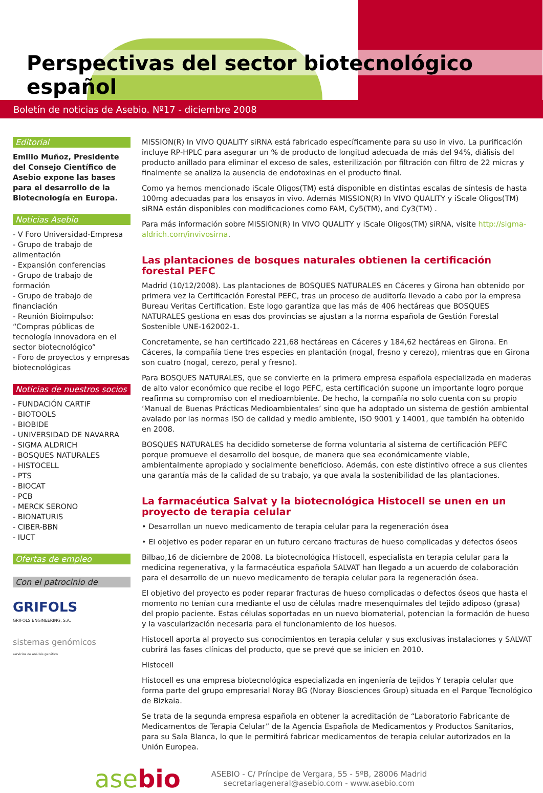Perspectivas del sector biotecnológico español
Boletín de noticias de Asebio. Nº17 - diciembre 2008
Editorial
Emilio Muñoz, Presidente del Consejo Científico de Asebio expone las bases para el desarrollo de la Biotecnología en Europa.
Noticias Asebio
- V Foro Universidad-Empresa
- Grupo de trabajo de alimentación
- Expansión conferencias
- Grupo de trabajo de formación
- Grupo de trabajo de financiación
- Reunión Bioimpulso: “Compras públicas de tecnología innovadora en el sector biotecnológico”
- Foro de proyectos y empresas biotecnológicas
Noticias de nuestros socios
- FUNDACIÓN CARTIF
- BIOTOOLS
- BIOBIDE
- UNIVERSIDAD DE NAVARRA
- SIGMA ALDRICH
- BOSQUES NATURALES
- HISTOCELL
- PTS
- BIOCAT
- PCB
- MERCK SERONO
- BIONATURIS
- CIBER-BBN
- IUCT
Ofertas de empleo
Con el patrocinio de
GRIFOLS
GRIFOLS ENGINEERING, S.A.
sistemas genómicos
servicios de análisis genético
MISSION(R) In VIVO QUALITY siRNA está fabricado específicamente para su uso in vivo. La purificación incluye RP-HPLC para asegurar un % de producto de longitud adecuada de más del 94%, diálisis del producto anillado para eliminar el exceso de sales, esterilización por filtración con filtro de 22 micras y finalmente se analiza la ausencia de endotoxinas en el producto final.
Como ya hemos mencionado iScale Oligos(TM) está disponible en distintas escalas de síntesis de hasta 100mg adecuadas para los ensayos in vivo. Además MISSION(R) In VIVO QUALITY y iScale Oligos(TM) siRNA están disponibles con modificaciones como FAM, Cy5(TM), and Cy3(TM) .
Para más información sobre MISSION(R) In VIVO QUALITY y iScale Oligos(TM) siRNA, visite http://sigma-aldrich.com/invivosirna.
Las plantaciones de bosques naturales obtienen la certificación forestal PEFC
Madrid (10/12/2008). Las plantaciones de BOSQUES NATURALES en Cáceres y Girona han obtenido por primera vez la Certificación Forestal PEFC, tras un proceso de auditoría llevado a cabo por la empresa Bureau Veritas Certification. Este logo garantiza que las más de 406 hectáreas que BOSQUES NATURALES gestiona en esas dos provincias se ajustan a la norma española de Gestión Forestal Sostenible UNE-162002-1.
Concretamente, se han certificado 221,68 hectáreas en Cáceres y 184,62 hectáreas en Girona. En Cáceres, la compañía tiene tres especies en plantación (nogal, fresno y cerezo), mientras que en Girona son cuatro (nogal, cerezo, peral y fresno).
Para BOSQUES NATURALES, que se convierte en la primera empresa española especializada en maderas de alto valor económico que recibe el logo PEFC, esta certificación supone un importante logro porque reafirma su compromiso con el medioambiente. De hecho, la compañía no solo cuenta con su propio ‘Manual de Buenas Prácticas Medioambientales’ sino que ha adoptado un sistema de gestión ambiental avalado por las normas ISO de calidad y medio ambiente, ISO 9001 y 14001, que también ha obtenido en 2008.
BOSQUES NATURALES ha decidido someterse de forma voluntaria al sistema de certificación PEFC porque promueve el desarrollo del bosque, de manera que sea económicamente viable, ambientalmente apropiado y socialmente beneficioso. Además, con este distintivo ofrece a sus clientes una garantía más de la calidad de su trabajo, ya que avala la sostenibilidad de las plantaciones.
La farmacéutica Salvat y la biotecnológica Histocell se unen en un proyecto de terapia celular
• Desarrollan un nuevo medicamento de terapia celular para la regeneración ósea
• El objetivo es poder reparar en un futuro cercano fracturas de hueso complicadas y defectos óseos
Bilbao,16 de diciembre de 2008. La biotecnológica Histocell, especialista en terapia celular para la medicina regenerativa, y la farmacéutica española SALVAT han llegado a un acuerdo de colaboración para el desarrollo de un nuevo medicamento de terapia celular para la regeneración ósea.
El objetivo del proyecto es poder reparar fracturas de hueso complicadas o defectos óseos que hasta el momento no tenían cura mediante el uso de células madre mesenquimales del tejido adiposo (grasa) del propio paciente. Estas células soportadas en un nuevo biomaterial, potencian la formación de hueso y la vascularización necesaria para el funcionamiento de los huesos.
Histocell aporta al proyecto sus conocimientos en terapia celular y sus exclusivas instalaciones y SALVAT cubrirá las fases clínicas del producto, que se prevé que se inicien en 2010.
Histocell
Histocell es una empresa biotecnológica especializada en ingeniería de tejidos Y terapia celular que forma parte del grupo empresarial Noray BG (Noray Biosciences Group) situada en el Parque Tecnológico de Bizkaia.
Se trata de la segunda empresa española en obtener la acreditación de “Laboratorio Fabricante de Medicamentos de Terapia Celular” de la Agencia Española de Medicamentos y Productos Sanitarios, para su Sala Blanca, lo que le permitirá fabricar medicamentos de terapia celular autorizados en la Unión Europea.
asebio
ASEBIO - C/ Príncipe de Vergara, 55 - 5ºB, 28006 Madrid
secretariageneral@asebio.com - www.asebio.com